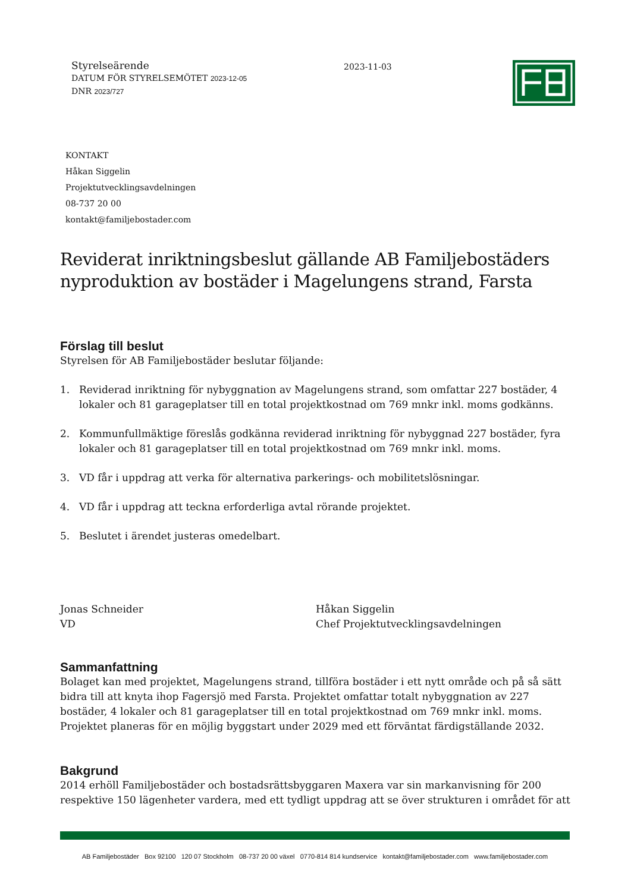Styrelseärende
DATUM FÖR STYRELSEMÖTET 2023-12-05
DNR 2023/727
2023-11-03
KONTAKT
Håkan Siggelin
Projektutvecklingsavdelningen
08-737 20 00
kontakt@familjebostader.com
Reviderat inriktningsbeslut gällande AB Familjebostäders nyproduktion av bostäder i Magelungens strand, Farsta
Förslag till beslut
Styrelsen för AB Familjebostäder beslutar följande:
1. Reviderad inriktning för nybyggnation av Magelungens strand, som omfattar 227 bostäder, 4 lokaler och 81 garageplatser till en total projektkostnad om 769 mnkr inkl. moms godkänns.
2. Kommunfullmäktige föreslås godkänna reviderad inriktning för nybyggnad 227 bostäder, fyra lokaler och 81 garageplatser till en total projektkostnad om 769 mnkr inkl. moms.
3. VD får i uppdrag att verka för alternativa parkerings- och mobilitetslösningar.
4. VD får i uppdrag att teckna erforderliga avtal rörande projektet.
5. Beslutet i ärendet justeras omedelbart.
Jonas Schneider
VD
Håkan Siggelin
Chef Projektutvecklingsavdelningen
Sammanfattning
Bolaget kan med projektet, Magelungens strand, tillföra bostäder i ett nytt område och på så sätt bidra till att knyta ihop Fagersjö med Farsta. Projektet omfattar totalt nybyggnation av 227 bostäder, 4 lokaler och 81 garageplatser till en total projektkostnad om 769 mnkr inkl. moms. Projektet planeras för en möjlig byggstart under 2029 med ett förväntat färdigställande 2032.
Bakgrund
2014 erhöll Familjebostäder och bostadsrättsbyggaren Maxera var sin markanvisning för 200 respektive 150 lägenheter vardera, med ett tydligt uppdrag att se över strukturen i området för att
AB Familjebostäder Box 92100 120 07 Stockholm 08-737 20 00 växel 0770-814 814 kundservice kontakt@familjebostader.com www.familjebostader.com